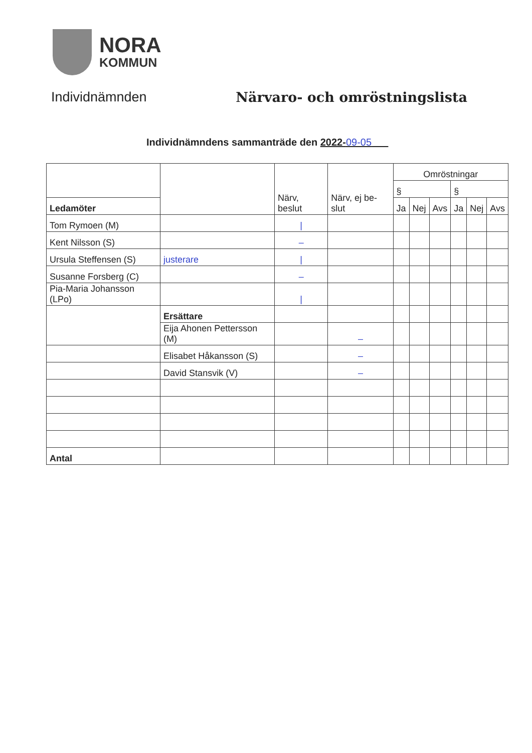NORA
KOMMUN
Individnämnden Närvaro- och omröstningslista
Individnämndens sammanträde den 2022-09-05
| | | Närv, beslut | Närv, ej be-slut | Omröstningar | | | | | |
| | | | | § | | | § | | |
| Ledamöter | | | | Ja | Nej | Avs | Ja | Nej | Avs |
| Tom Rymoen (M) | | / | | | | | | | |
| Kent Nilsson (S) | | – | | | | | | | |
| Ursula Steffensen (S) | justerare | / | | | | | | | |
| Susanne Forsberg (C) | | – | | | | | | | |
| Pia-Maria Johansson (LPo) | | / | | | | | | | |
| | Ersättare | | | | | | | | |
| | Eija Ahonen Pettersson (M) | | – | | | | | | |
| | Elisabet Håkansson (S) | | – | | | | | | |
| | David Stansvik (V) | | – | | | | | | |
| Antal | | | | | | | | | |